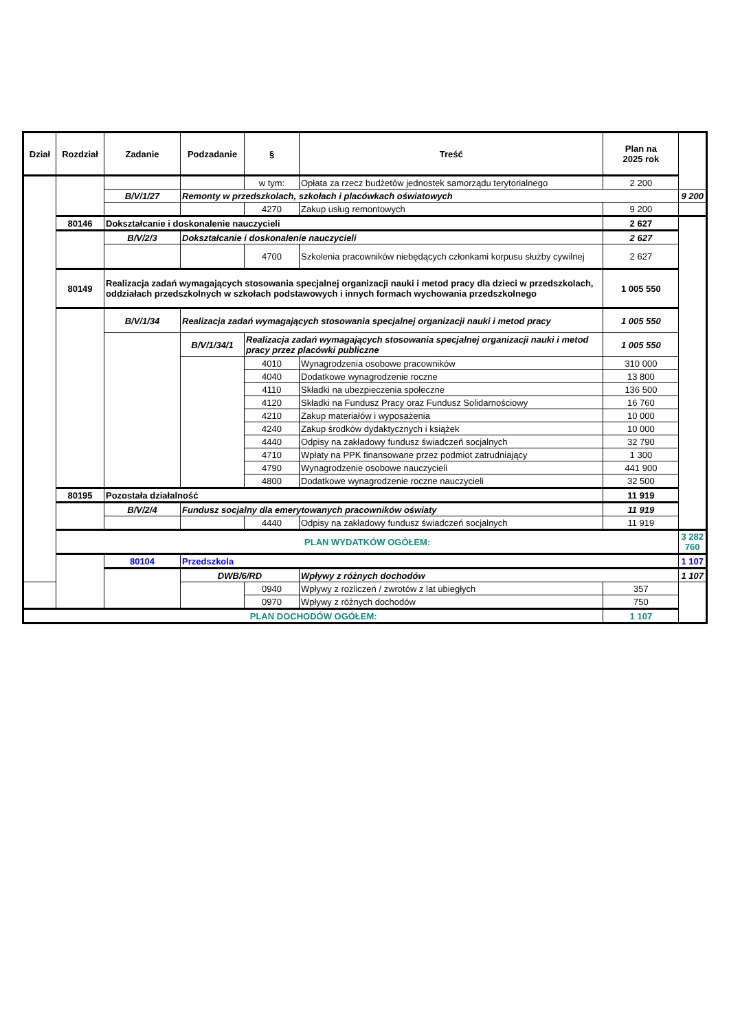| Dział | Rozdział | Zadanie | Podzadanie | § | Treść | Plan na 2025 rok | |
| --- | --- | --- | --- | --- | --- | --- | --- |
| | | | | w tym: | Opłata za rzecz budżetów jednostek samorządu terytorialnego | 2 200 | |
| | | B/V/1/27 | Remonty w przedszkolach, szkołach i placówkach oświatowych | | | | 9 200 |
| | | | | 4270 | Zakup usług remontowych | 9 200 | |
| | 80146 | Dokształcanie i doskonalenie nauczycieli | | | | 2 627 | |
| | | B/V/2/3 | Dokształcanie i doskonalenie nauczycieli | | | 2 627 | |
| | | | | 4700 | Szkolenia pracowników niebędących członkami korpusu służby cywilnej | 2 627 | |
| | 80149 | Realizacja zadań wymagających stosowania specjalnej organizacji nauki i metod pracy dla dzieci w przedszkolach, oddziałach przedszkolnych w szkołach podstawowych i innych formach wychowania przedszkolnego | | | | 1 005 550 | |
| | | B/V/1/34 | Realizacja zadań wymagających stosowania specjalnej organizacji nauki i metod pracy | | | 1 005 550 | |
| | | | B/V/1/34/1 | Realizacja zadań wymagających stosowania specjalnej organizacji nauki i metod pracy przez placówki publiczne | | 1 005 550 | |
| | | | | 4010 | Wynagrodzenia osobowe pracowników | 310 000 | |
| | | | | 4040 | Dodatkowe wynagrodzenie roczne | 13 800 | |
| | | | | 4110 | Składki na ubezpieczenia społeczne | 136 500 | |
| | | | | 4120 | Składki na Fundusz Pracy oraz Fundusz Solidarnościowy | 16 760 | |
| | | | | 4210 | Zakup materiałów i wyposażenia | 10 000 | |
| | | | | 4240 | Zakup środków dydaktycznych i książek | 10 000 | |
| | | | | 4440 | Odpisy na zakładowy fundusz świadczeń socjalnych | 32 790 | |
| | | | | 4710 | Wpłaty na PPK finansowane przez podmiot zatrudniający | 1 300 | |
| | | | | 4790 | Wynagrodzenie osobowe nauczycieli | 441 900 | |
| | | | | 4800 | Dodatkowe wynagrodzenie roczne nauczycieli | 32 500 | |
| | 80195 | Pozostała działalność | | | | 11 919 | |
| | | B/V/2/4 | Fundusz socjalny dla emerytowanych pracowników oświaty | | | 11 919 | |
| | | | | 4440 | Odpisy na zakładowy fundusz świadczeń socjalnych | 11 919 | |
| | PLAN WYDATKÓW OGÓŁEM: | | | | | | 3 282 760 |
| | | 80104 | Przedszkola | | | | 1 107 |
| | | | DWB/6/RD | | Wpływy z różnych dochodów | | 1 107 |
| | | | | 0940 | Wpływy z rozliczeń / zwrotów z lat ubiegłych | 357 | |
| | | | | 0970 | Wpływy z różnych dochodów | 750 | |
| PLAN DOCHODÓW OGÓŁEM: | | | | | | 1 107 | |